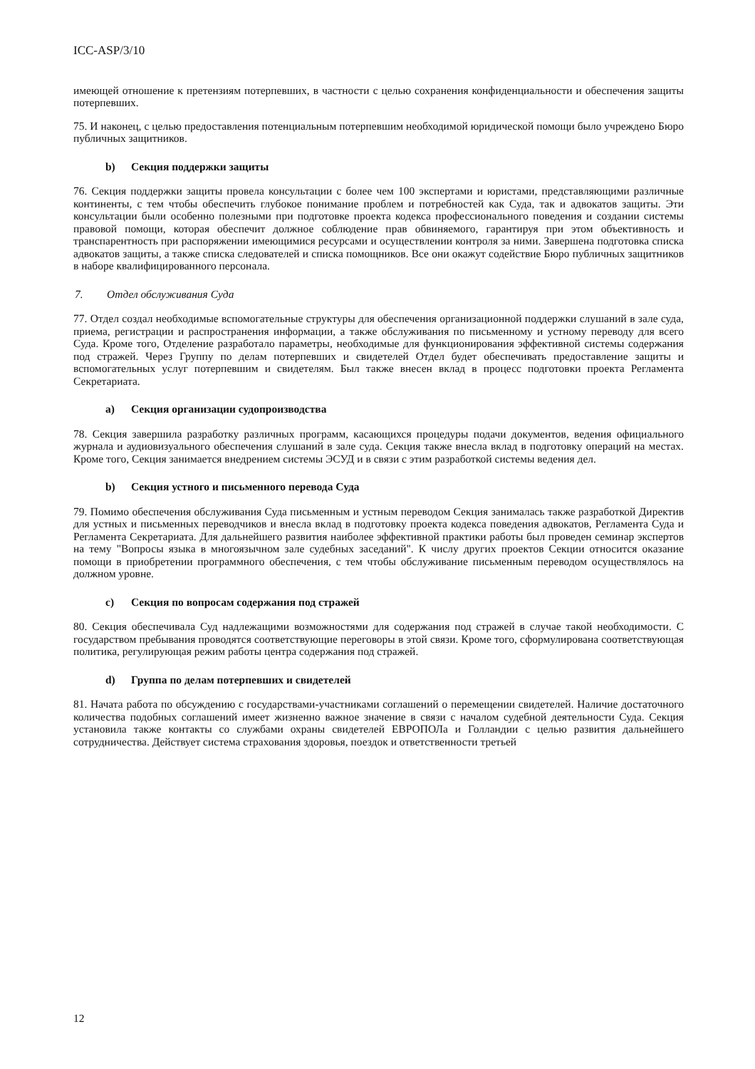ICC-ASP/3/10
имеющей отношение к претензиям потерпевших, в частности с целью сохранения конфиденциальности и обеспечения защиты потерпевших.
75. И наконец, с целью предоставления потенциальным потерпевшим необходимой юридической помощи было учреждено Бюро публичных защитников.
b) Секция поддержки защиты
76. Секция поддержки защиты провела консультации с более чем 100 экспертами и юристами, представляющими различные континенты, с тем чтобы обеспечить глубокое понимание проблем и потребностей как Суда, так и адвокатов защиты. Эти консультации были особенно полезными при подготовке проекта кодекса профессионального поведения и создании системы правовой помощи, которая обеспечит должное соблюдение прав обвиняемого, гарантируя при этом объективность и транспарентность при распоряжении имеющимися ресурсами и осуществлении контроля за ними. Завершена подготовка списка адвокатов защиты, а также списка следователей и списка помощников. Все они окажут содействие Бюро публичных защитников в наборе квалифицированного персонала.
7. Отдел обслуживания Суда
77. Отдел создал необходимые вспомогательные структуры для обеспечения организационной поддержки слушаний в зале суда, приема, регистрации и распространения информации, а также обслуживания по письменному и устному переводу для всего Суда. Кроме того, Отделение разработало параметры, необходимые для функционирования эффективной системы содержания под стражей. Через Группу по делам потерпевших и свидетелей Отдел будет обеспечивать предоставление защиты и вспомогательных услуг потерпевшим и свидетелям. Был также внесен вклад в процесс подготовки проекта Регламента Секретариата.
a) Секция организации судопроизводства
78. Секция завершила разработку различных программ, касающихся процедуры подачи документов, ведения официального журнала и аудиовизуального обеспечения слушаний в зале суда. Секция также внесла вклад в подготовку операций на местах. Кроме того, Секция занимается внедрением системы ЭСУД и в связи с этим разработкой системы ведения дел.
b) Секция устного и письменного перевода Суда
79. Помимо обеспечения обслуживания Суда письменным и устным переводом Секция занималась также разработкой Директив для устных и письменных переводчиков и внесла вклад в подготовку проекта кодекса поведения адвокатов, Регламента Суда и Регламента Секретариата. Для дальнейшего развития наиболее эффективной практики работы был проведен семинар экспертов на тему "Вопросы языка в многоязычном зале судебных заседаний". К числу других проектов Секции относится оказание помощи в приобретении программного обеспечения, с тем чтобы обслуживание письменным переводом осуществлялось на должном уровне.
c) Секция по вопросам содержания под стражей
80. Секция обеспечивала Суд надлежащими возможностями для содержания под стражей в случае такой необходимости. С государством пребывания проводятся соответствующие переговоры в этой связи. Кроме того, сформулирована соответствующая политика, регулирующая режим работы центра содержания под стражей.
d) Группа по делам потерпевших и свидетелей
81. Начата работа по обсуждению с государствами-участниками соглашений о перемещении свидетелей. Наличие достаточного количества подобных соглашений имеет жизненно важное значение в связи с началом судебной деятельности Суда. Секция установила также контакты со службами охраны свидетелей ЕВРОПОЛа и Голландии с целью развития дальнейшего сотрудничества. Действует система страхования здоровья, поездок и ответственности третьей
12